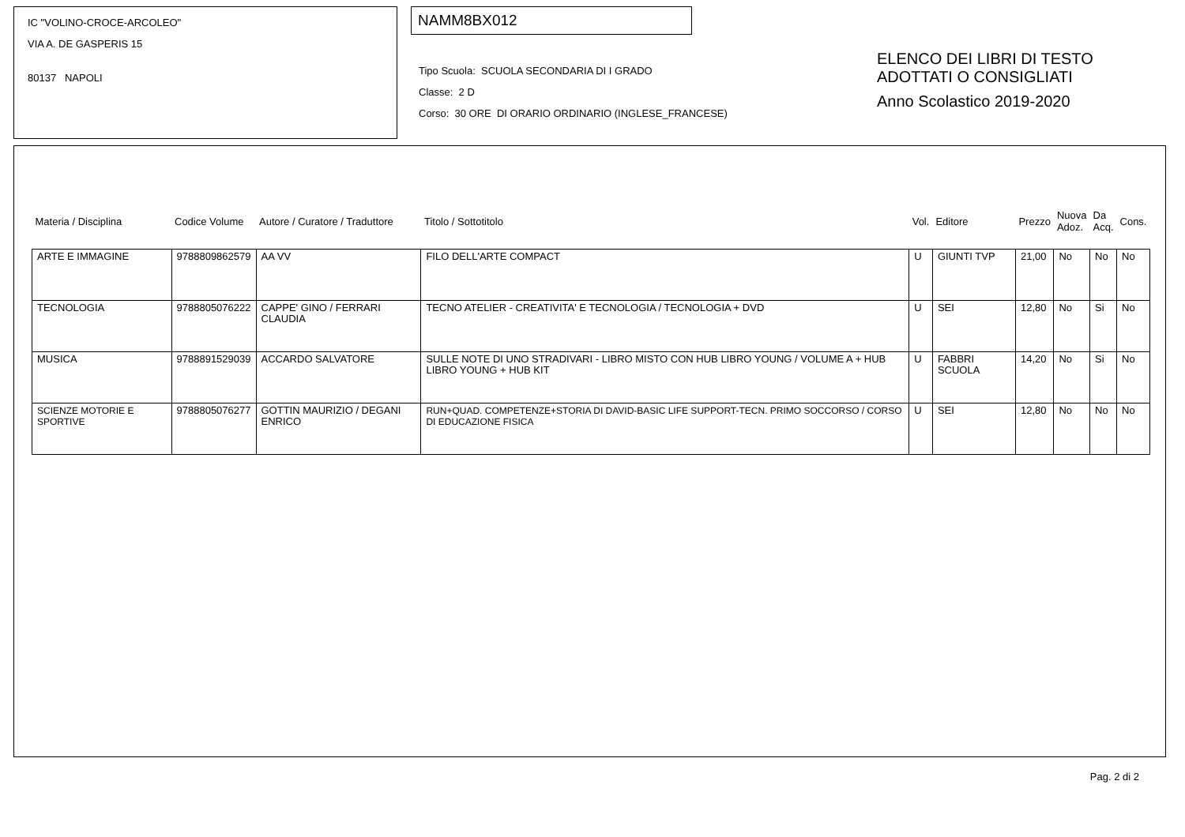IC "VOLINO-CROCE-ARCOLEO"
VIA A. DE GASPERIS 15
80137 NAPOLI
NAMM8BX012
Tipo Scuola: SCUOLA SECONDARIA DI I GRADO
Classe: 2 D
Corso: 30 ORE DI ORARIO ORDINARIO (INGLESE_FRANCESE)
ELENCO DEI LIBRI DI TESTO
ADOTTATI O CONSIGLIATI
Anno Scolastico 2019-2020
| Materia / Disciplina | Codice Volume | Autore / Curatore / Traduttore | Titolo / Sottotitolo | Vol. | Editore | Prezzo | Nuova Adoz. | Da Acq. | Cons. |
| --- | --- | --- | --- | --- | --- | --- | --- | --- | --- |
| ARTE E IMMAGINE | 9788809862579 | AA VV | FILO DELL'ARTE COMPACT | U | GIUNTI TVP | 21,00 | No | No | No |
| TECNOLOGIA | 9788805076222 | CAPPE' GINO / FERRARI CLAUDIA | TECNO ATELIER - CREATIVITA' E TECNOLOGIA / TECNOLOGIA + DVD | U | SEI | 12,80 | No | Si | No |
| MUSICA | 9788891529039 | ACCARDO SALVATORE | SULLE NOTE DI UNO STRADIVARI - LIBRO MISTO CON HUB LIBRO YOUNG / VOLUME A + HUB LIBRO YOUNG + HUB KIT | U | FABBRI SCUOLA | 14,20 | No | Si | No |
| SCIENZE MOTORIE E SPORTIVE | 9788805076277 | GOTTIN MAURIZIO / DEGANI ENRICO | RUN+QUAD. COMPETENZE+STORIA DI DAVID-BASIC LIFE SUPPORT-TECN. PRIMO SOCCORSO / CORSO DI EDUCAZIONE FISICA | U | SEI | 12,80 | No | No | No |
Pag. 2 di 2